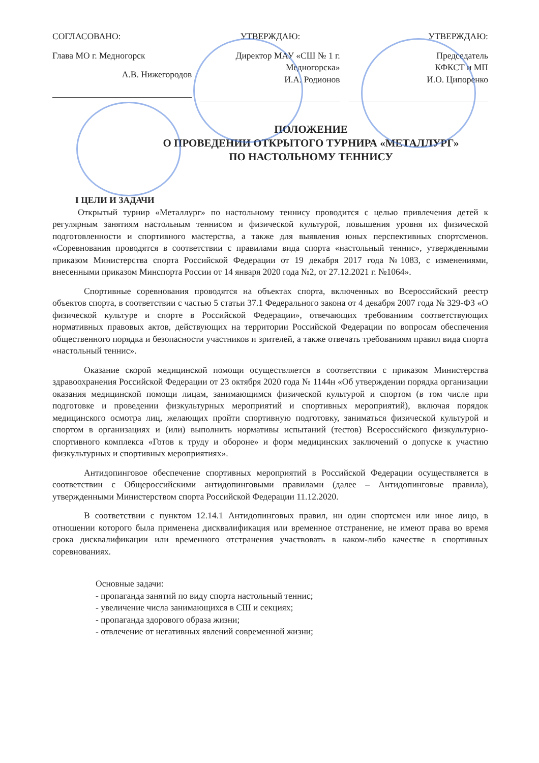СОГЛАСОВАНО:
Глава МО г. Медногорск
А.В. Нижегородов
УТВЕРЖДАЮ:
Директор МАУ «СШ № 1 г. Медногорска»
И.А. Родионов
УТВЕРЖДАЮ:
Председатель
КФКСТ и МП
И.О. Ципоренко
ПОЛОЖЕНИЕ
О ПРОВЕДЕНИИ ОТКРЫТОГО ТУРНИРА «МЕТАЛЛУРГ»
ПО НАСТОЛЬНОМУ ТЕННИСУ
I ЦЕЛИ И ЗАДАЧИ
Открытый турнир «Металлург» по настольному теннису проводится с целью привлечения детей к регулярным занятиям настольным теннисом и физической культурой, повышения уровня их физической подготовленности и спортивного мастерства, а также для выявления юных перспективных спортсменов. «Соревнования проводятся в соответствии с правилами вида спорта «настольный теннис», утвержденными приказом Министерства спорта Российской Федерации от 19 декабря 2017 года №1083, с изменениями, внесенными приказом Минспорта России от 14 января 2020 года №2, от 27.12.2021 г. №1064».
Спортивные соревнования проводятся на объектах спорта, включенных во Всероссийский реестр объектов спорта, в соответствии с частью 5 статьи 37.1 Федерального закона от 4 декабря 2007 года № 329-ФЗ «О физической культуре и спорте в Российской Федерации», отвечающих требованиям соответствующих нормативных правовых актов, действующих на территории Российской Федерации по вопросам обеспечения общественного порядка и безопасности участников и зрителей, а также отвечать требованиям правил вида спорта «настольный теннис».
Оказание скорой медицинской помощи осуществляется в соответствии с приказом Министерства здравоохранения Российской Федерации от 23 октября 2020 года № 1144н «Об утверждении порядка организации оказания медицинской помощи лицам, занимающимся физической культурой и спортом (в том числе при подготовке и проведении физкультурных мероприятий и спортивных мероприятий), включая порядок медицинского осмотра лиц, желающих пройти спортивную подготовку, заниматься физической культурой и спортом в организациях и (или) выполнить нормативы испытаний (тестов) Всероссийского физкультурно-спортивного комплекса «Готов к труду и обороне» и форм медицинских заключений о допуске к участию физкультурных и спортивных мероприятиях».
Антидопинговое обеспечение спортивных мероприятий в Российской Федерации осуществляется в соответствии с Общероссийскими антидопинговыми правилами (далее – Антидопинговые правила), утвержденными Министерством спорта Российской Федерации 11.12.2020.
В соответствии с пунктом 12.14.1 Антидопинговых правил, ни один спортсмен или иное лицо, в отношении которого была применена дисквалификация или временное отстранение, не имеют права во время срока дисквалификации или временного отстранения участвовать в каком-либо качестве в спортивных соревнованиях.
Основные задачи:
- пропаганда занятий по виду спорта настольный теннис;
- увеличение числа занимающихся в СШ и секциях;
- пропаганда здорового образа жизни;
- отвлечение от негативных явлений современной жизни;